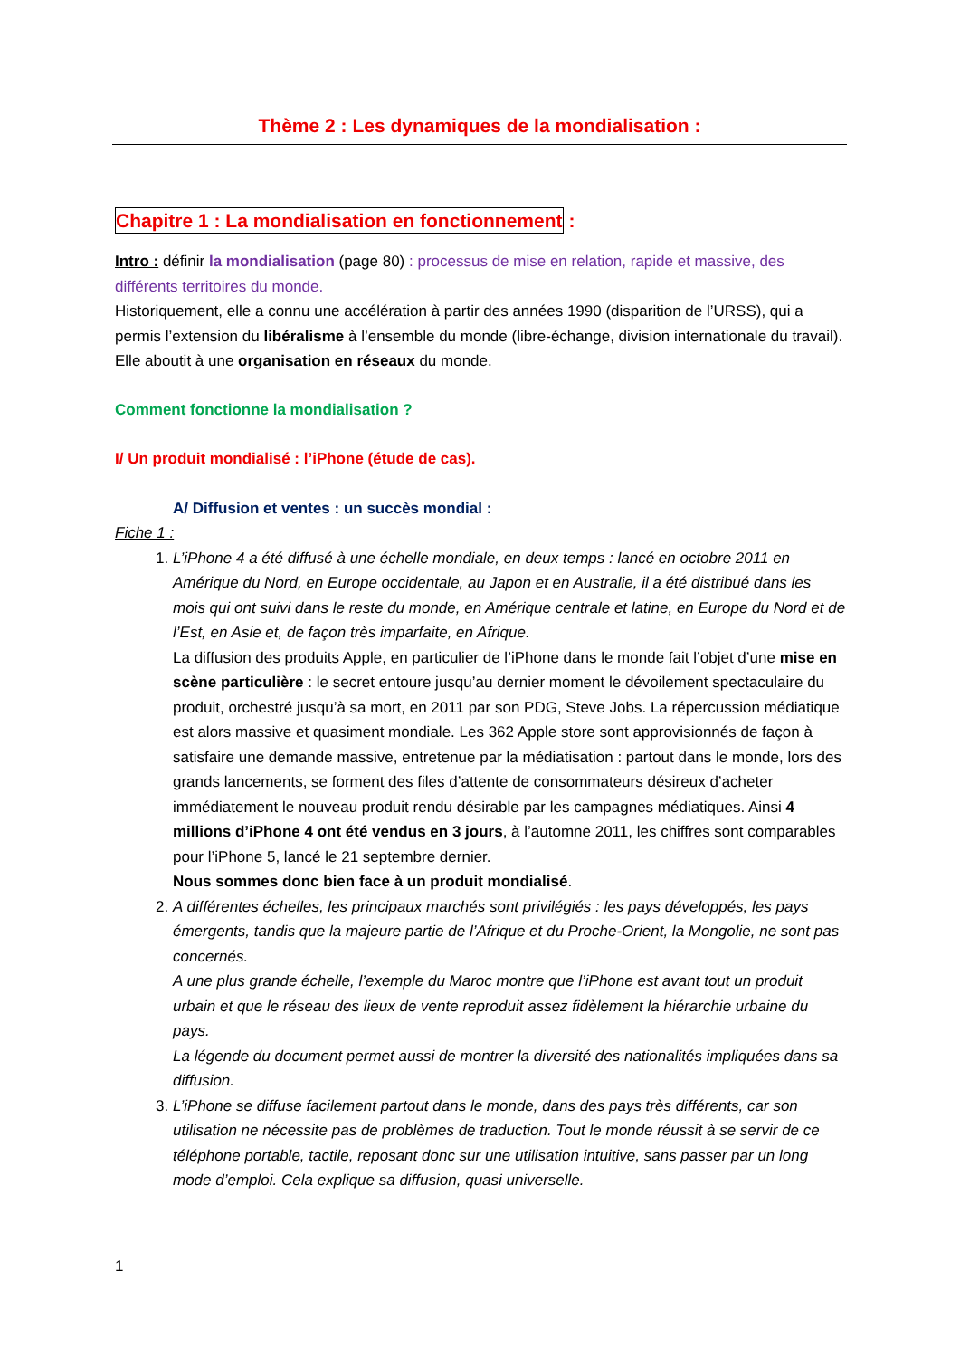Thème 2 : Les dynamiques de la mondialisation :
Chapitre 1 : La mondialisation en fonctionnement :
Intro : définir la mondialisation (page 80) : processus de mise en relation, rapide et massive, des différents territoires du monde.
Historiquement, elle a connu une accélération à partir des années 1990 (disparition de l’URSS), qui a permis l’extension du libéralisme à l’ensemble du monde (libre-échange, division internationale du travail). Elle aboutit à une organisation en réseaux du monde.
Comment fonctionne la mondialisation ?
I/ Un produit mondialisé : l’iPhone (étude de cas).
A/ Diffusion et ventes : un succès mondial :
Fiche 1 :
1. L’iPhone 4 a été diffusé à une échelle mondiale, en deux temps : lancé en octobre 2011 en Amérique du Nord, en Europe occidentale, au Japon et en Australie, il a été distribué dans les mois qui ont suivi dans le reste du monde, en Amérique centrale et latine, en Europe du Nord et de l’Est, en Asie et, de façon très imparfaite, en Afrique.
La diffusion des produits Apple, en particulier de l’iPhone dans le monde fait l’objet d’une mise en scène particulière : le secret entoure jusqu’au dernier moment le dévoilement spectaculaire du produit, orchestré jusqu’à sa mort, en 2011 par son PDG, Steve Jobs. La répercussion médiatique est alors massive et quasiment mondiale. Les 362 Apple store sont approvisionnés de façon à satisfaire une demande massive, entretenue par la médiatisation : partout dans le monde, lors des grands lancements, se forment des files d’attente de consommateurs désireux d’acheter immédiatement le nouveau produit rendu désirable par les campagnes médiatiques. Ainsi 4 millions d’iPhone 4 ont été vendus en 3 jours, à l’automne 2011, les chiffres sont comparables pour l’iPhone 5, lancé le 21 septembre dernier.
Nous sommes donc bien face à un produit mondialisé.
2. A différentes échelles, les principaux marchés sont privilégiés : les pays développés, les pays émergents, tandis que la majeure partie de l’Afrique et du Proche-Orient, la Mongolie, ne sont pas concernés.
A une plus grande échelle, l’exemple du Maroc montre que l’iPhone est avant tout un produit urbain et que le réseau des lieux de vente reproduit assez fidèlement la hiérarchie urbaine du pays.
La légende du document permet aussi de montrer la diversité des nationalités impliquées dans sa diffusion.
3. L’iPhone se diffuse facilement partout dans le monde, dans des pays très différents, car son utilisation ne nécessite pas de problèmes de traduction. Tout le monde réussit à se servir de ce téléphone portable, tactile, reposant donc sur une utilisation intuitive, sans passer par un long mode d’emploi. Cela explique sa diffusion, quasi universelle.
1